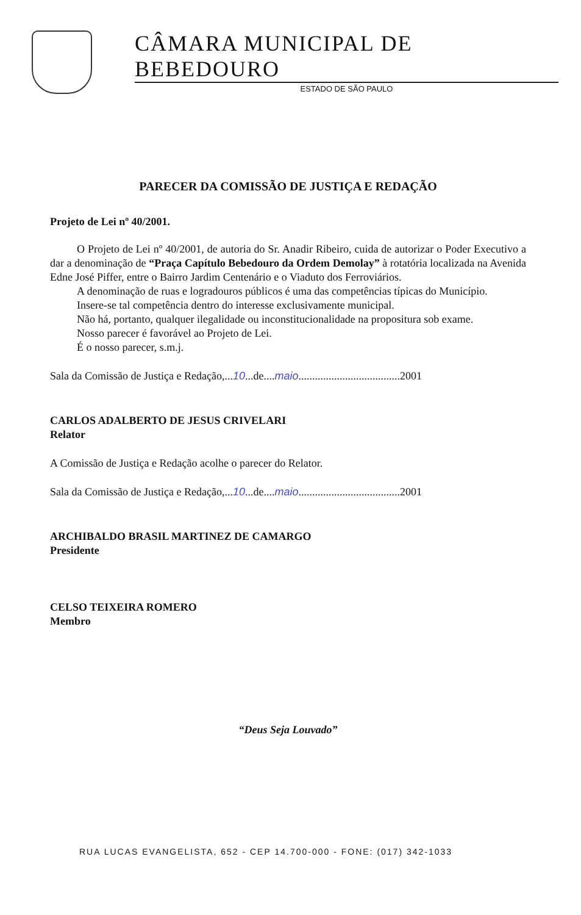CÂMARA MUNICIPAL DE BEBEDOURO
ESTADO DE SÃO PAULO
PARECER DA COMISSÃO DE JUSTIÇA E REDAÇÃO
Projeto de Lei nº 40/2001.
O Projeto de Lei nº 40/2001, de autoria do Sr. Anadir Ribeiro, cuida de autorizar o Poder Executivo a dar a denominação de “Praça Capítulo Bebedouro da Ordem Demolay” à rotatória localizada na Avenida Edne José Piffer, entre o Bairro Jardim Centenário e o Viaduto dos Ferroviários.
A denominação de ruas e logradouros públicos é uma das competências típicas do Município.
Insere-se tal competência dentro do interesse exclusivamente municipal.
Não há, portanto, qualquer ilegalidade ou inconstitucionalidade na propositura sob exame.
Nosso parecer é favorável ao Projeto de Lei.
É o nosso parecer, s.m.j.
Sala da Comissão de Justiça e Redação,...10...de....maio.....................................2001
CARLOS ADALBERTO DE JESUS CRIVELARI
Relator
A Comissão de Justiça e Redação acolhe o parecer do Relator.
Sala da Comissão de Justiça e Redação,...10...de....maio.....................................2001
ARCHIBALDO BRASIL MARTINEZ DE CAMARGO
Presidente
CELSO TEIXEIRA ROMERO
Membro
“Deus Seja Louvado”
RUA LUCAS EVANGELISTA, 652 - CEP 14.700-000 - FONE: (017) 342-1033